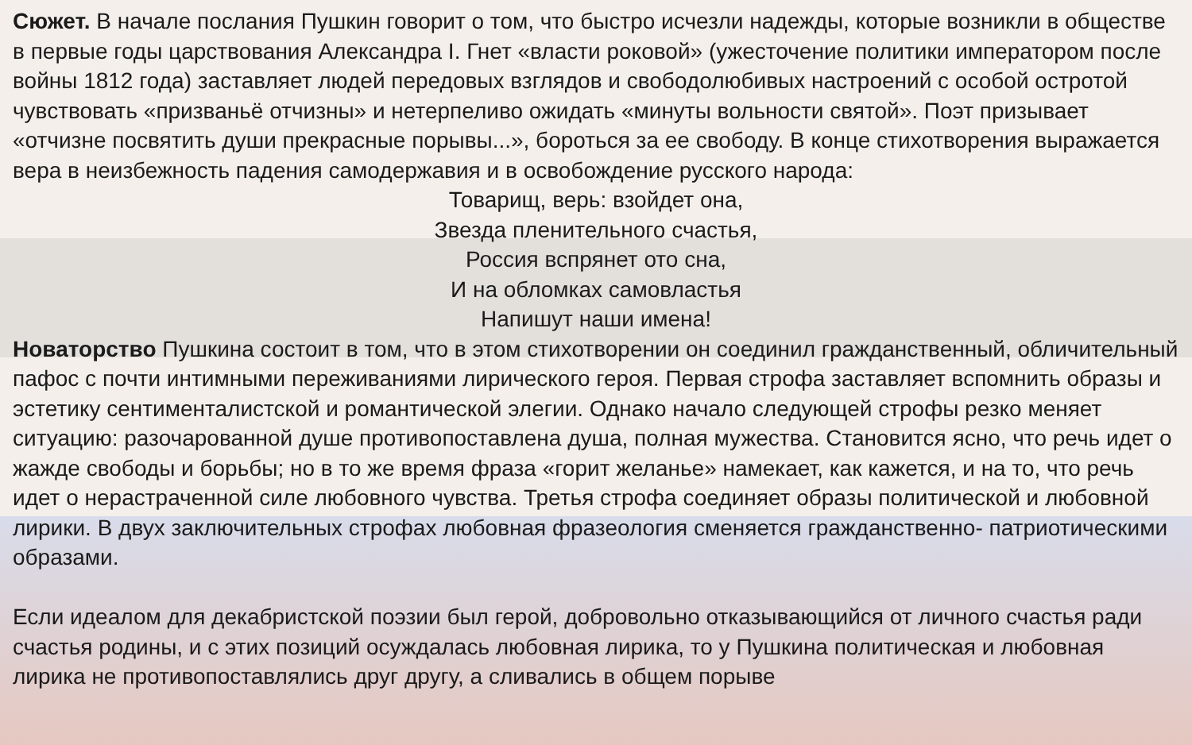Сюжет. В начале послания Пушкин говорит о том, что быстро исчезли надежды, которые возникли в обществе в первые годы царствования Александра I. Гнет «власти роковой» (ужесточение политики императором после войны 1812 года) заставляет людей передовых взглядов и свободолюбивых настроений с особой остротой чувствовать «призваньё отчизны» и нетерпеливо ожидать «минуты вольности святой». Поэт призывает «отчизне посвятить души прекрасные порывы...», бороться за ее свободу. В конце стихотворения выражается вера в неизбежность падения самодержавия и в освобождение русского народа:
Товарищ, верь: взойдет она,
Звезда пленительного счастья,
Россия вспрянет ото сна,
И на обломках самовластья
Напишут наши имена!
Новаторство Пушкина состоит в том, что в этом стихотворении он соединил гражданственный, обличительный пафос с почти интимными переживаниями лирического героя. Первая строфа заставляет вспомнить образы и эстетику сентименталистской и романтической элегии. Однако начало следующей строфы резко меняет ситуацию: разочарованной душе противопоставлена душа, полная мужества. Становится ясно, что речь идет о жажде свободы и борьбы; но в то же время фраза «горит желанье» намекает, как кажется, и на то, что речь идет о нерастраченной силе любовного чувства. Третья строфа соединяет образы политической и любовной лирики. В двух заключительных строфах любовная фразеология сменяется гражданственно- патриотическими образами.
Если идеалом для декабристской поэзии был герой, добровольно отказывающийся от личного счастья ради счастья родины, и с этих позиций осуждалась любовная лирика, то у Пушкина политическая и любовная лирика не противопоставлялись друг другу, а сливались в общем порыве